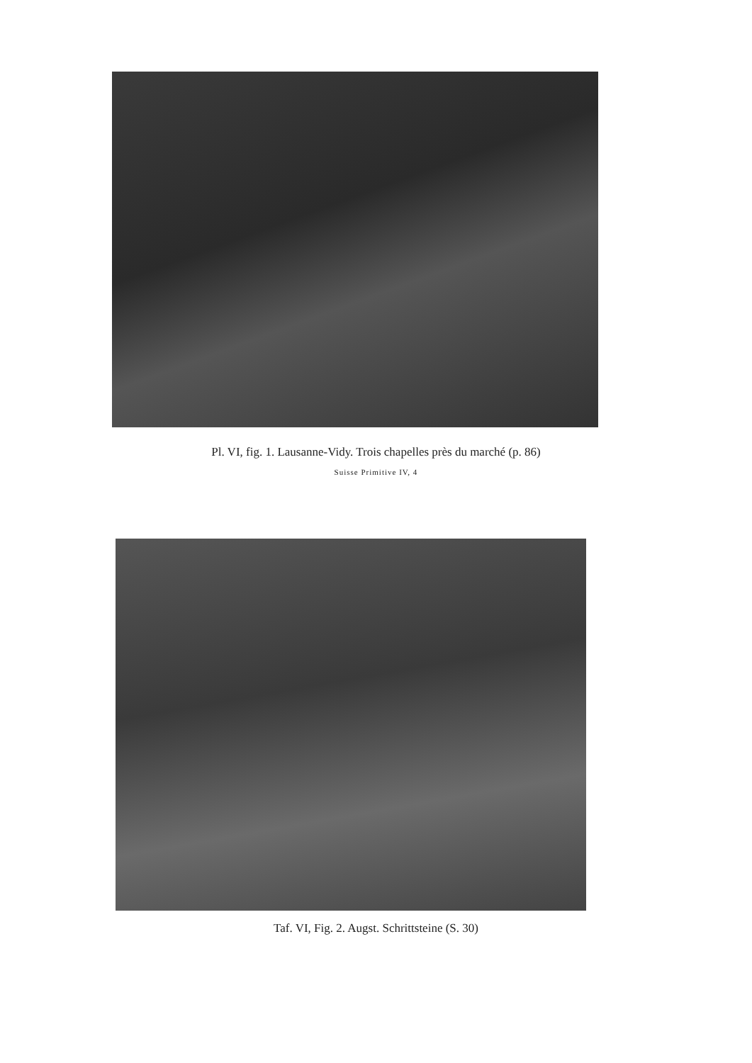Pl. VI, fig. 1. Lausanne-Vidy. Trois chapelles près du marché (p. 86)
Suisse Primitive IV, 4
Taf. VI, Fig. 2. Augst. Schrittsteine (S. 30)